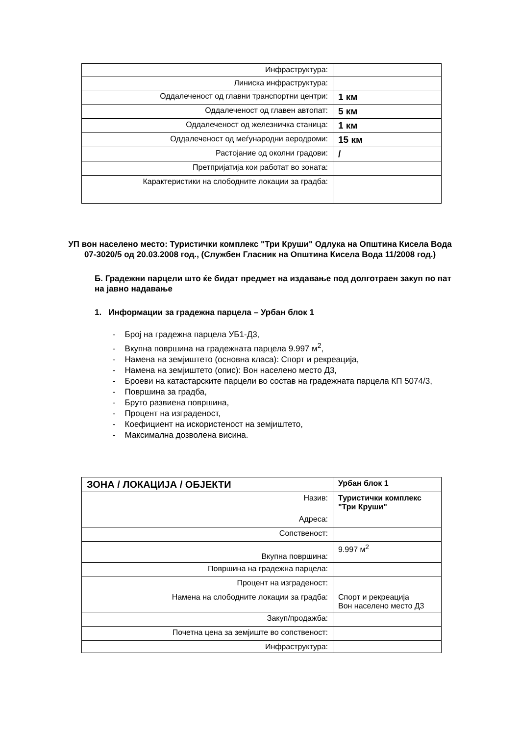| Инфраструктура: | |
| Линиска инфраструктура: | |
| Оддалеченост од главни транспортни центри: | 1 км |
| Оддалеченост од главен автопат: | 5 км |
| Оддалеченост од железничка станица: | 1 км |
| Оддалеченост од меѓународни аеродроми: | 15 км |
| Растојание од околни градови: | / |
| Претпријатија кои работат во зоната: | |
| Карактеристики на слободните локации за градба: | |
УП вон населено место: Туристички комплекс "Три Круши" Одлука на Општина Кисела Вода 07-3020/5 од 20.03.2008 год., (Службен Гласник на Општина Кисела Вода 11/2008 год.)
Б. Градежни парцели што ќе бидат предмет на издавање под долготраен закуп по пат на јавно надавање
1. Информации за градежна парцела – Урбан блок 1
- Број на градежна парцела УБ1-Д3,
- Вкупна површина на градежната парцела 9.997 м<sup>2</sup>,
- Намена на земјиштето (основна класа): Спорт и рекреација,
- Намена на земјиштето (опис): Вон населено место Д3,
- Броеви на катастарските парцели во состав на градежната парцела КП 5074/3,
- Површина за градба,
- Бруто развиена површина,
- Процент на изграденост,
- Коефициент на искористеност на земјиштето,
- Максимална дозволена висина.
| ЗОНА / ЛОКАЦИЈА / ОБЈЕКТИ | Урбан блок 1 |
| Назив: | Туристички комплекс "Три Круши" |
| Адреса: | |
| Сопственост: | |
| Вкупна површина: | 9.997 м<sup>2</sup> |
| Површина на градежна парцела: | |
| Процент на изграденост: | |
| Намена на слободните локации за градба: | Спорт и рекреација Вон населено место Д3 |
| Закуп/продажба: | |
| Почетна цена за земјиште во сопственост: | |
| Инфраструктура: | |